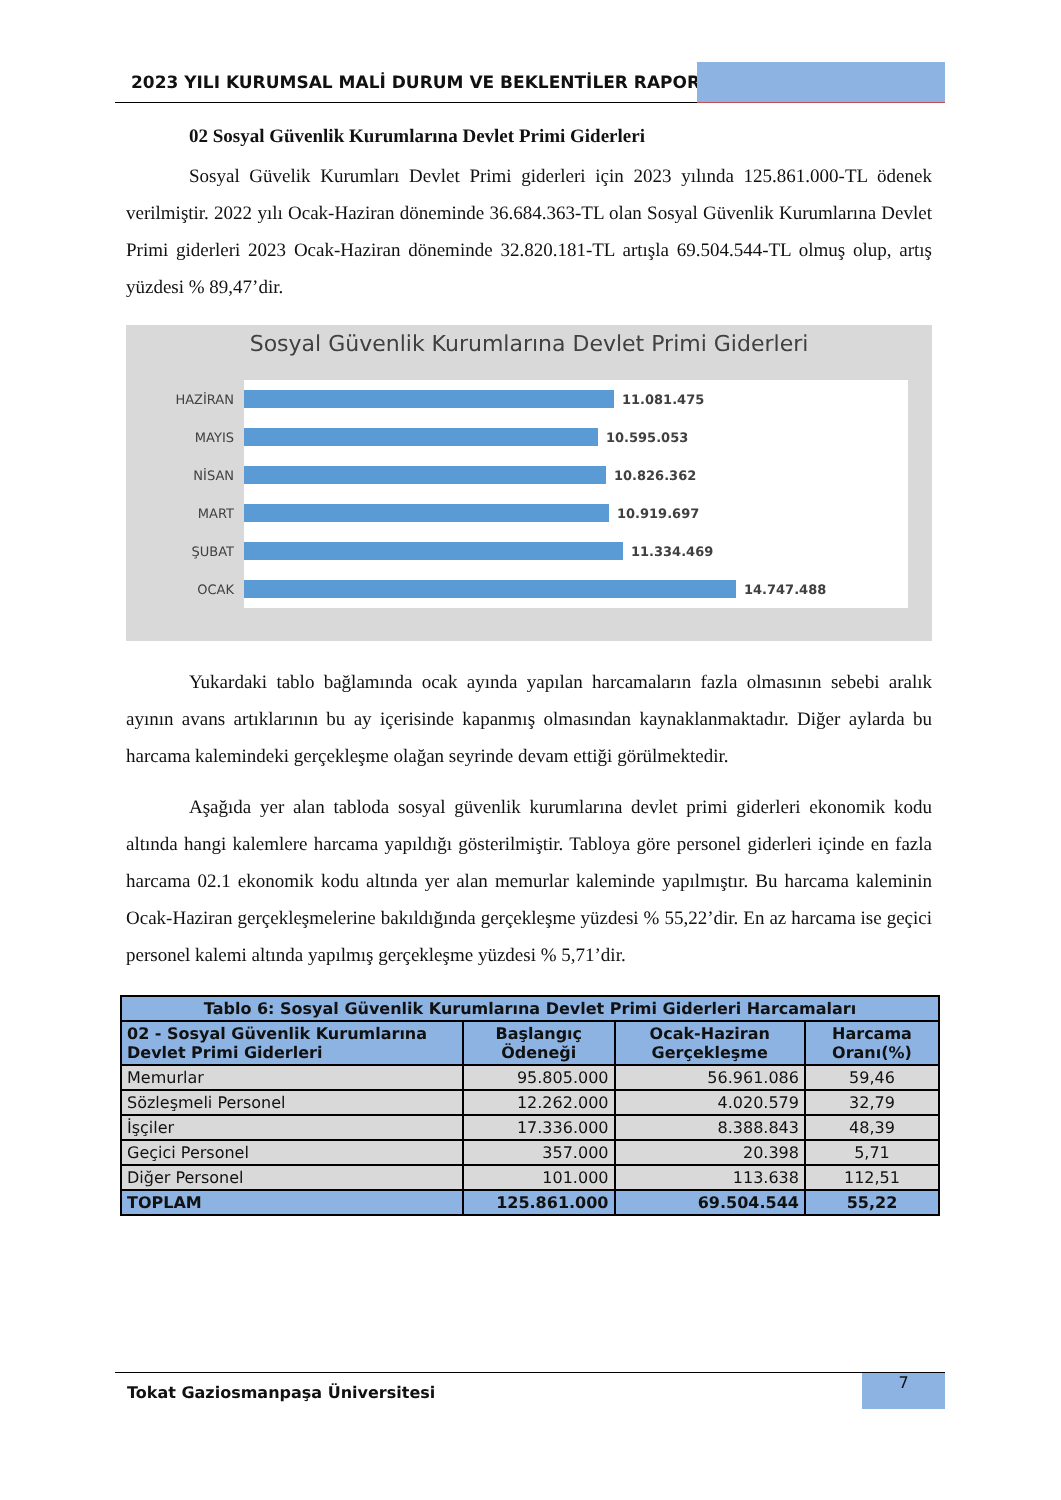2023 YILI KURUMSAL MALİ DURUM VE BEKLENTİLER RAPORU
02 Sosyal Güvenlik Kurumlarına Devlet Primi Giderleri
Sosyal Güvelik Kurumları Devlet Primi giderleri için 2023 yılında 125.861.000-TL ödenek verilmiştir. 2022 yılı Ocak-Haziran döneminde 36.684.363-TL olan Sosyal Güvenlik Kurumlarına Devlet Primi giderleri 2023 Ocak-Haziran döneminde 32.820.181-TL artışla 69.504.544-TL olmuş olup, artış yüzdesi % 89,47’dir.
Sosyal Güvenlik Kurumlarına Devlet Primi Giderleri
HAZİRAN
11.081.475
MAYIS
10.595.053
NİSAN
10.826.362
MART
10.919.697
ŞUBAT
11.334.469
OCAK
14.747.488
Yukardaki tablo bağlamında ocak ayında yapılan harcamaların fazla olmasının sebebi aralık ayının avans artıklarının bu ay içerisinde kapanmış olmasından kaynaklanmaktadır. Diğer aylarda bu harcama kalemindeki gerçekleşme olağan seyrinde devam ettiği görülmektedir.
Aşağıda yer alan tabloda sosyal güvenlik kurumlarına devlet primi giderleri ekonomik kodu altında hangi kalemlere harcama yapıldığı gösterilmiştir. Tabloya göre personel giderleri içinde en fazla harcama 02.1 ekonomik kodu altında yer alan memurlar kaleminde yapılmıştır. Bu harcama kaleminin Ocak-Haziran gerçekleşmelerine bakıldığında gerçekleşme yüzdesi % 55,22’dir. En az harcama ise geçici personel kalemi altında yapılmış gerçekleşme yüzdesi % 5,71’dir.
| Tablo 6: Sosyal Güvenlik Kurumlarına Devlet Primi Giderleri Harcamaları | | | |
| --- | --- | --- | --- |
| 02 - Sosyal Güvenlik Kurumlarına Devlet Primi Giderleri | Başlangıç Ödeneği | Ocak-Haziran Gerçekleşme | Harcama Oranı(%) |
| Memurlar | 95.805.000 | 56.961.086 | 59,46 |
| Sözleşmeli Personel | 12.262.000 | 4.020.579 | 32,79 |
| İşçiler | 17.336.000 | 8.388.843 | 48,39 |
| Geçici Personel | 357.000 | 20.398 | 5,71 |
| Diğer Personel | 101.000 | 113.638 | 112,51 |
| TOPLAM | 125.861.000 | 69.504.544 | 55,22 |
Tokat Gaziosmanpaşa Üniversitesi
7